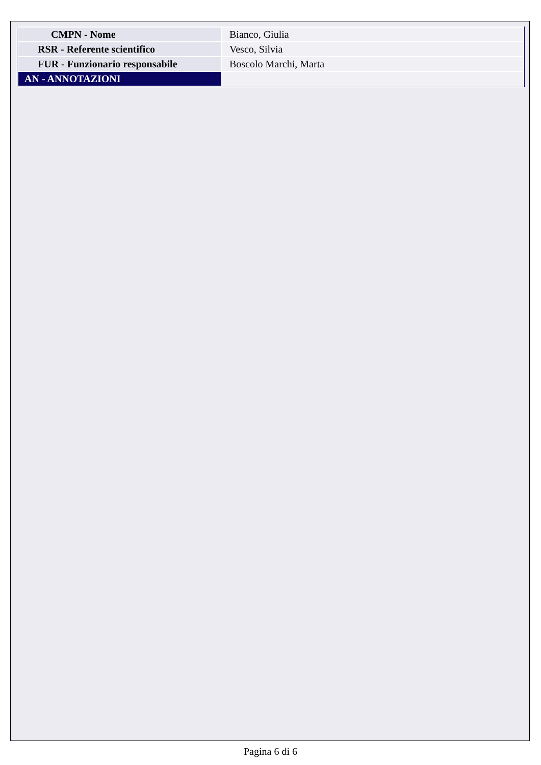| CMPN - Nome | Bianco, Giulia |
| RSR - Referente scientifico | Vesco, Silvia |
| FUR - Funzionario responsabile | Boscolo Marchi, Marta |
| AN - ANNOTAZIONI | |
Pagina 6 di 6